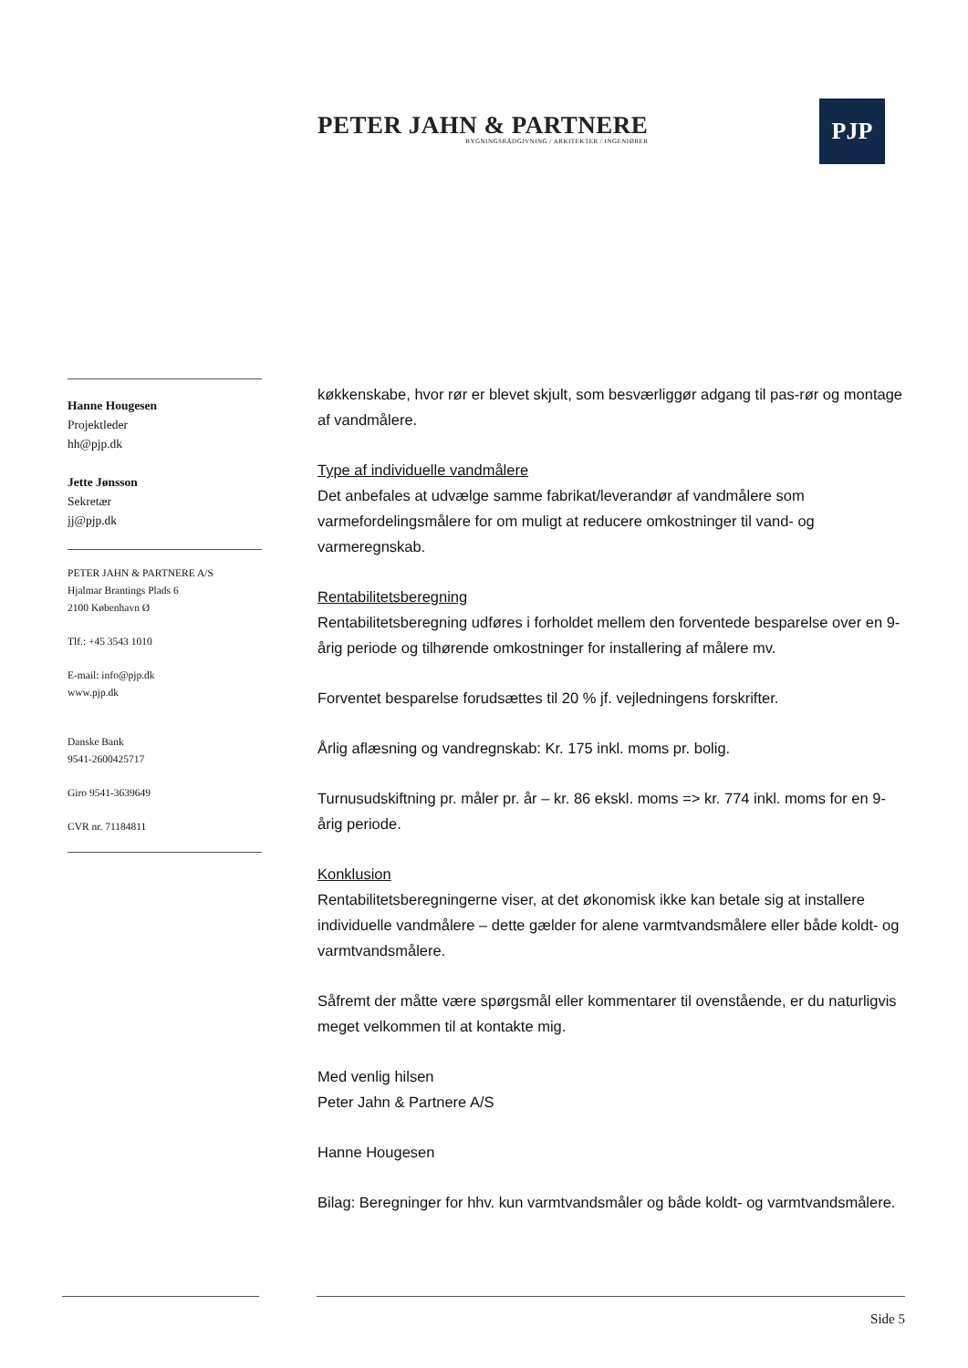PETER JAHN & PARTNERE
BYGNINGSRÅDGIVNING / ARKITEKTER / INGENIØRER
PJP
Hanne Hougesen
Projektleder
hh@pjp.dk
Jette Jønsson
Sekretær
jj@pjp.dk
PETER JAHN & PARTNERE A/S
Hjalmar Brantings Plads 6
2100 København Ø
Tlf.: +45 3543 1010
E-mail: info@pjp.dk
www.pjp.dk
Danske Bank
9541-2600425717
Giro 9541-3639649
CVR nr. 71184811
køkkenskabe, hvor rør er blevet skjult, som besværliggør adgang til pas-rør og montage af vandmålere.
Type af individuelle vandmålere
Det anbefales at udvælge samme fabrikat/leverandør af vandmålere som varmefordelingsmålere for om muligt at reducere omkostninger til vand- og varmeregnskab.
Rentabilitetsberegning
Rentabilitetsberegning udføres i forholdet mellem den forventede besparelse over en 9-årig periode og tilhørende omkostninger for installering af målere mv.
Forventet besparelse forudsættes til 20 % jf. vejledningens forskrifter.
Årlig aflæsning og vandregnskab: Kr. 175 inkl. moms pr. bolig.
Turnusudskiftning pr. måler pr. år – kr. 86 ekskl. moms => kr. 774 inkl. moms for en 9-årig periode.
Konklusion
Rentabilitetsberegningerne viser, at det økonomisk ikke kan betale sig at installere individuelle vandmålere – dette gælder for alene varmtvandsmålere eller både koldt- og varmtvandsmålere.
Såfremt der måtte være spørgsmål eller kommentarer til ovenstående, er du naturligvis meget velkommen til at kontakte mig.
Med venlig hilsen
Peter Jahn & Partnere A/S
Hanne Hougesen
Bilag: Beregninger for hhv. kun varmtvandsmåler og både koldt- og varmtvandsmålere.
Side 5